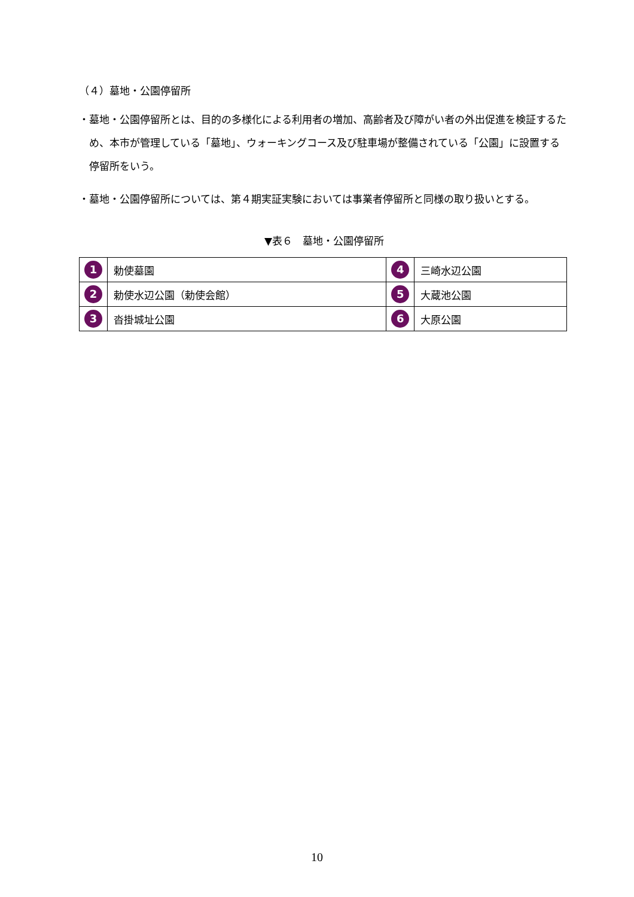（４）墓地・公園停留所
・墓地・公園停留所とは、目的の多様化による利用者の増加、高齢者及び障がい者の外出促進を検証するため、本市が管理している「墓地」、ウォーキングコース及び駐車場が整備されている「公園」に設置する停留所をいう。
・墓地・公園停留所については、第４期実証実験においては事業者停留所と同様の取り扱いとする。
▼表６　墓地・公園停留所
| 1 | 勅使墓園 | 4 | 三崎水辺公園 |
| 2 | 勅使水辺公園（勅使会館） | 5 | 大蔵池公園 |
| 3 | 沓掛城址公園 | 6 | 大原公園 |
10